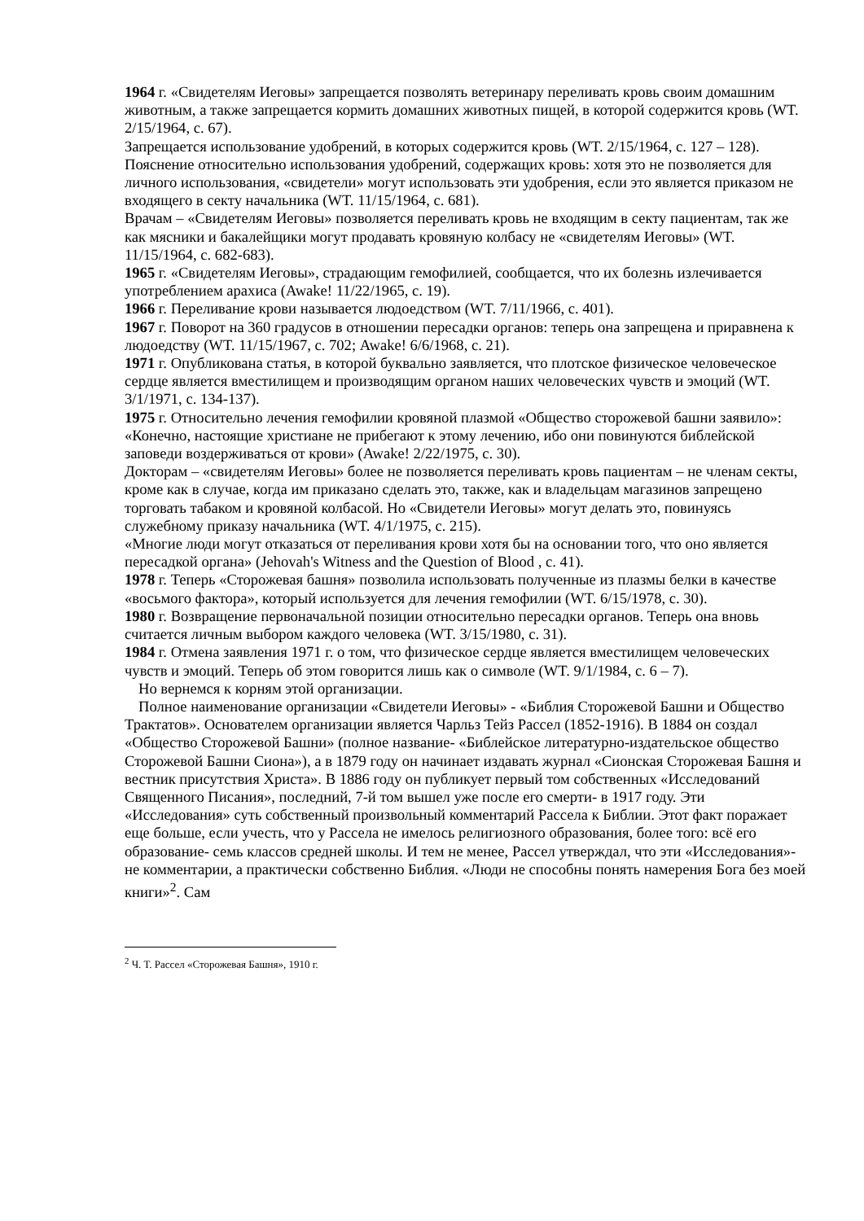1964 г. «Свидетелям Иеговы» запрещается позволять ветеринару переливать кровь своим домашним животным, а также запрещается кормить домашних животных пищей, в которой содержится кровь (WT. 2/15/1964, с. 67).
Запрещается использование удобрений, в которых содержится кровь (WT. 2/15/1964, с. 127 – 128).
Пояснение относительно использования удобрений, содержащих кровь: хотя это не позволяется для личного использования, «свидетели» могут использовать эти удобрения, если это является приказом не входящего в секту начальника (WT. 11/15/1964, с. 681).
Врачам – «Свидетелям Иеговы» позволяется переливать кровь не входящим в секту пациентам, так же как мясники и бакалейщики могут продавать кровяную колбасу не «свидетелям Иеговы» (WT. 11/15/1964, с. 682-683).
1965 г. «Свидетелям Иеговы», страдающим гемофилией, сообщается, что их болезнь излечивается употреблением арахиса (Awake! 11/22/1965, с. 19).
1966 г. Переливание крови называется людоедством (WT. 7/11/1966, с. 401).
1967 г. Поворот на 360 градусов в отношении пересадки органов: теперь она запрещена и приравнена к людоедству (WT. 11/15/1967, с. 702; Awake! 6/6/1968, с. 21).
1971 г. Опубликована статья, в которой буквально заявляется, что плотское физическое человеческое сердце является вместилищем и производящим органом наших человеческих чувств и эмоций (WT. 3/1/1971, с. 134-137).
1975 г. Относительно лечения гемофилии кровяной плазмой «Общество сторожевой башни заявило»: «Конечно, настоящие христиане не прибегают к этому лечению, ибо они повинуются библейской заповеди воздерживаться от крови» (Awake! 2/22/1975, с. 30).
Докторам – «свидетелям Иеговы» более не позволяется переливать кровь пациентам – не членам секты, кроме как в случае, когда им приказано сделать это, также, как и владельцам магазинов запрещено торговать табаком и кровяной колбасой. Но «Свидетели Иеговы» могут делать это, повинуясь служебному приказу начальника (WT. 4/1/1975, с. 215).
«Многие люди могут отказаться от переливания крови хотя бы на основании того, что оно является пересадкой органа» (Jehovah's Witness and the Question of Blood , с. 41).
1978 г. Теперь «Сторожевая башня» позволила использовать полученные из плазмы белки в качестве «восьмого фактора», который используется для лечения гемофилии (WT. 6/15/1978, с. 30).
1980 г. Возвращение первоначальной позиции относительно пересадки органов. Теперь она вновь считается личным выбором каждого человека (WT. 3/15/1980, с. 31).
1984 г. Отмена заявления 1971 г. о том, что физическое сердце является вместилищем человеческих чувств и эмоций. Теперь об этом говорится лишь как о символе (WT. 9/1/1984, с. 6 – 7).
Но вернемся к корням этой организации.
Полное наименование организации «Свидетели Иеговы» - «Библия Сторожевой Башни и Общество Трактатов». Основателем организации является Чарльз Тейз Рассел (1852-1916). В 1884 он создал «Общество Сторожевой Башни» (полное название- «Библейское литературно-издательское общество Сторожевой Башни Сиона»), а в 1879 году он начинает издавать журнал «Сионская Сторожевая Башня и вестник присутствия Христа». В 1886 году он публикует первый том собственных «Исследований Священного Писания», последний, 7-й том вышел уже после его смерти- в 1917 году. Эти «Исследования» суть собственный произвольный комментарий Рассела к Библии. Этот факт поражает еще больше, если учесть, что у Рассела не имелось религиозного образования, более того: всё его образование- семь классов средней школы. И тем не менее, Рассел утверждал, что эти «Исследования»- не комментарии, а практически собственно Библия. «Люди не способны понять намерения Бога без моей книги»<sup>2</sup>. Сам
<sup>2</sup> Ч. Т. Рассел «Сторожевая Башня», 1910 г.